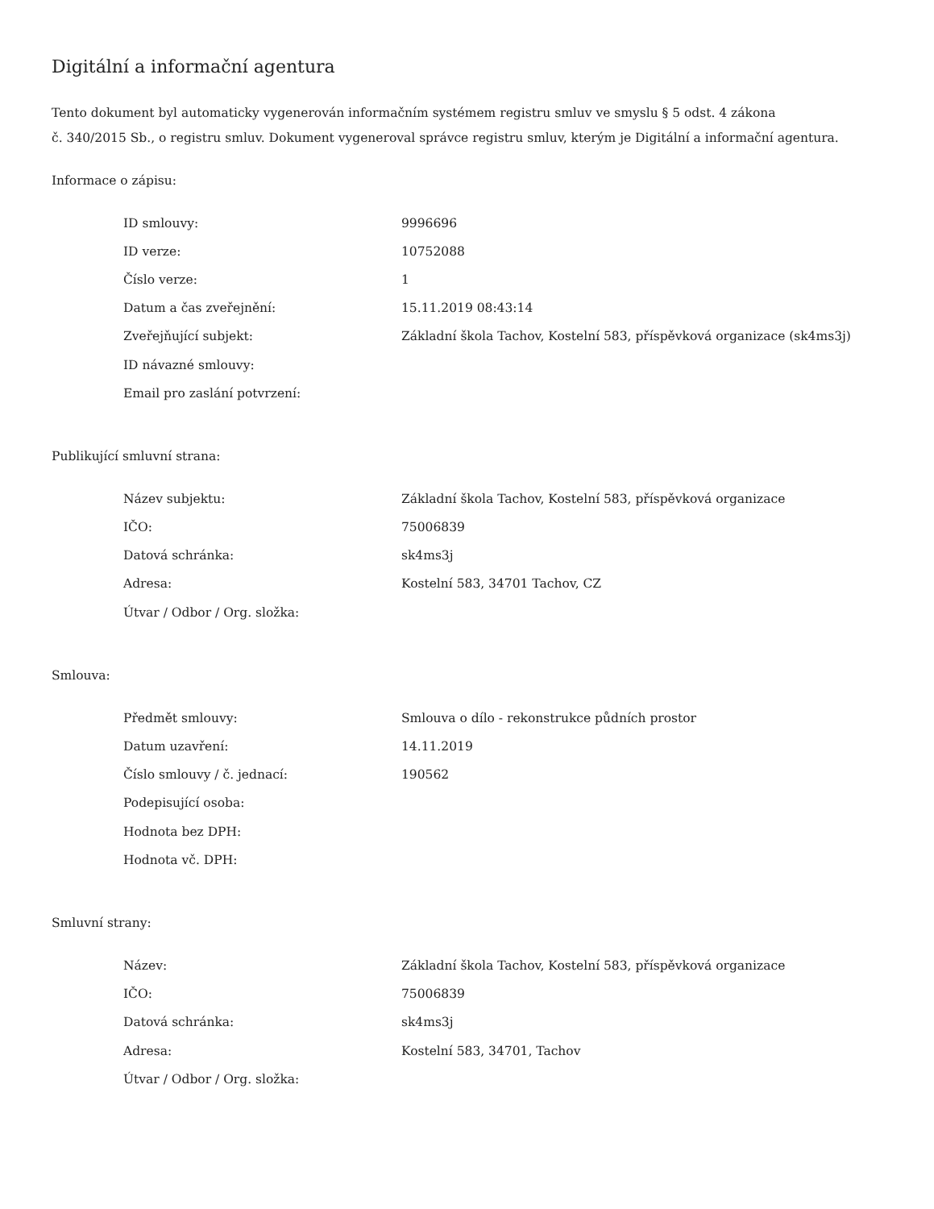Digitální a informační agentura
Tento dokument byl automaticky vygenerován informačním systémem registru smluv ve smyslu § 5 odst. 4 zákona
č. 340/2015 Sb., o registru smluv. Dokument vygeneroval správce registru smluv, kterým je Digitální a informační agentura.
Informace o zápisu:
| ID smlouvy: | 9996696 |
| ID verze: | 10752088 |
| Číslo verze: | 1 |
| Datum a čas zveřejnění: | 15.11.2019 08:43:14 |
| Zveřejňující subjekt: | Základní škola Tachov, Kostelní 583, příspěvková organizace (sk4ms3j) |
| ID návazné smlouvy: | |
| Email pro zaslání potvrzení: | |
Publikující smluvní strana:
| Název subjektu: | Základní škola Tachov, Kostelní 583, příspěvková organizace |
| IČO: | 75006839 |
| Datová schránka: | sk4ms3j |
| Adresa: | Kostelní 583, 34701 Tachov, CZ |
| Útvar / Odbor / Org. složka: | |
Smlouva:
| Předmět smlouvy: | Smlouva o dílo - rekonstrukce půdních prostor |
| Datum uzavření: | 14.11.2019 |
| Číslo smlouvy / č. jednací: | 190562 |
| Podepisující osoba: | |
| Hodnota bez DPH: | |
| Hodnota vč. DPH: | |
Smluvní strany:
| Název: | Základní škola Tachov, Kostelní 583, příspěvková organizace |
| IČO: | 75006839 |
| Datová schránka: | sk4ms3j |
| Adresa: | Kostelní 583, 34701, Tachov |
| Útvar / Odbor / Org. složka: | |